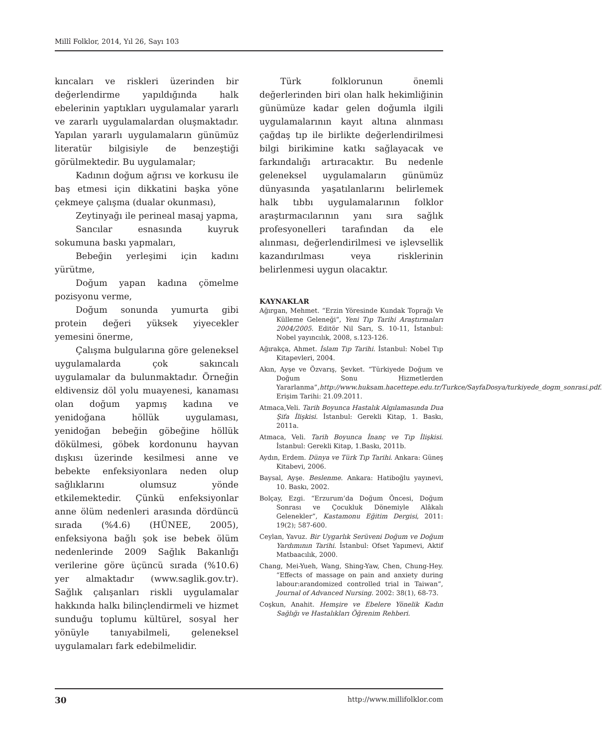Millî Folklor, 2014, Yıl 26, Sayı 103
kıncaları ve riskleri üzerinden bir değerlendirme yapıldığında halk ebelerinin yaptıkları uygulamalar yararlı ve zararlı uygulamalardan oluşmaktadır. Yapılan yararlı uygulamaların günümüz literatür bilgisiyle de benzeştiği görülmektedir. Bu uygulamalar;
Kadının doğum ağrısı ve korkusu ile baş etmesi için dikkatini başka yöne çekmeye çalışma (dualar okunması),
Zeytinyağı ile perineal masaj yapma,
Sancılar esnasında kuyruk sokumuna baskı yapmaları,
Bebeğin yerleşimi için kadını yürütme,
Doğum yapan kadına çömelme pozisyonu verme,
Doğum sonunda yumurta gibi protein değeri yüksek yiyecekler yemesini önerme,
Çalışma bulgularına göre geleneksel uygulamalarda çok sakıncalı uygulamalar da bulunmaktadır. Örneğin eldivensiz döl yolu muayenesi, kanaması olan doğum yapmış kadına ve yenidoğana höllük uygulaması, yenidoğan bebeğin göbeğine höllük dökülmesi, göbek kordonunu hayvan dışkısı üzerinde kesilmesi anne ve bebekte enfeksiyonlara neden olup sağlıklarını olumsuz yönde etkilemektedir. Çünkü enfeksiyonlar anne ölüm nedenleri arasında dördüncü sırada (%4.6) (HÜNEE, 2005), enfeksiyona bağlı şok ise bebek ölüm nedenlerinde 2009 Sağlık Bakanlığı verilerine göre üçüncü sırada (%10.6) yer almaktadır (www.saglik.gov.tr). Sağlık çalışanları riskli uygulamalar hakkında halkı bilinçlendirmeli ve hizmet sunduğu toplumu kültürel, sosyal her yönüyle tanıyabilmeli, geleneksel uygulamaları fark edebilmelidir.
Türk folklorunun önemli değerlerinden biri olan halk hekimliğinin günümüze kadar gelen doğumla ilgili uygulamalarının kayıt altına alınması çağdaş tıp ile birlikte değerlendirilmesi bilgi birikimine katkı sağlayacak ve farkındalığı artıracaktır. Bu nedenle geleneksel uygulamaların günümüz dünyasında yaşatılanlarını belirlemek halk tıbbı uygulamalarının folklor araştırmacılarının yanı sıra sağlık profesyonelleri tarafından da ele alınması, değerlendirilmesi ve işlevsellik kazandırılması veya risklerinin belirlenmesi uygun olacaktır.
KAYNAKLAR
Ağırgan, Mehmet. “Erzin Yöresinde Kundak Toprağı Ve Külleme Geleneği”, Yeni Tıp Tarihi Araştırmaları 2004/2005. Editör Nil Sarı, S. 10-11, İstanbul: Nobel yayıncılık, 2008, s.123-126.
Ağırakça, Ahmet. İslam Tıp Tarihi. İstanbul: Nobel Tıp Kitapevleri, 2004.
Akın, Ayşe ve Özvarış, Şevket. “Türkiyede Doğum ve Doğum Sonu Hizmetlerden Yararlanma”,http://www.huksam.hacettepe.edu.tr/Turkce/SayfaDosya/turkiyede_dogm_sonrasi.pdf. Erişim Tarihi: 21.09.2011.
Atmaca,Veli. Tarih Boyunca Hastalık Algılamasında Dua Şifa İlişkisi. İstanbul: Gerekli Kitap, 1. Baskı, 2011a.
Atmaca, Veli. Tarih Boyunca İnanç ve Tıp İlişkisi. İstanbul: Gerekli Kitap, 1.Baskı, 2011b.
Aydın, Erdem. Dünya ve Türk Tıp Tarihi. Ankara: Güneş Kitabevi, 2006.
Baysal, Ayşe. Beslenme. Ankara: Hatiboğlu yayınevi, 10. Baskı, 2002.
Bolçay, Ezgi. “Erzurum’da Doğum Öncesi, Doğum Sonrası ve Çocukluk Dönemiyle Alâkalı Gelenekler”, Kastamonu Eğitim Dergisi, 2011: 19(2); 587-600.
Ceylan, Yavuz. Bir Uygarlık Serüveni Doğum ve Doğum Yardımının Tarihi. İstanbul: Ofset Yapımevi, Aktif Matbaacılık, 2000.
Chang, Mei-Yueh, Wang, Shing-Yaw, Chen, Chung-Hey. “Effects of massage on pain and anxiety during labour:arandomized controlled trial in Taiwan”, Journal of Advanced Nursing. 2002: 38(1), 68-73.
Coşkun, Anahit. Hemşire ve Ebelere Yönelik Kadın Sağlığı ve Hastalıkları Öğrenim Rehberi.
30 http://www.millifolklor.com